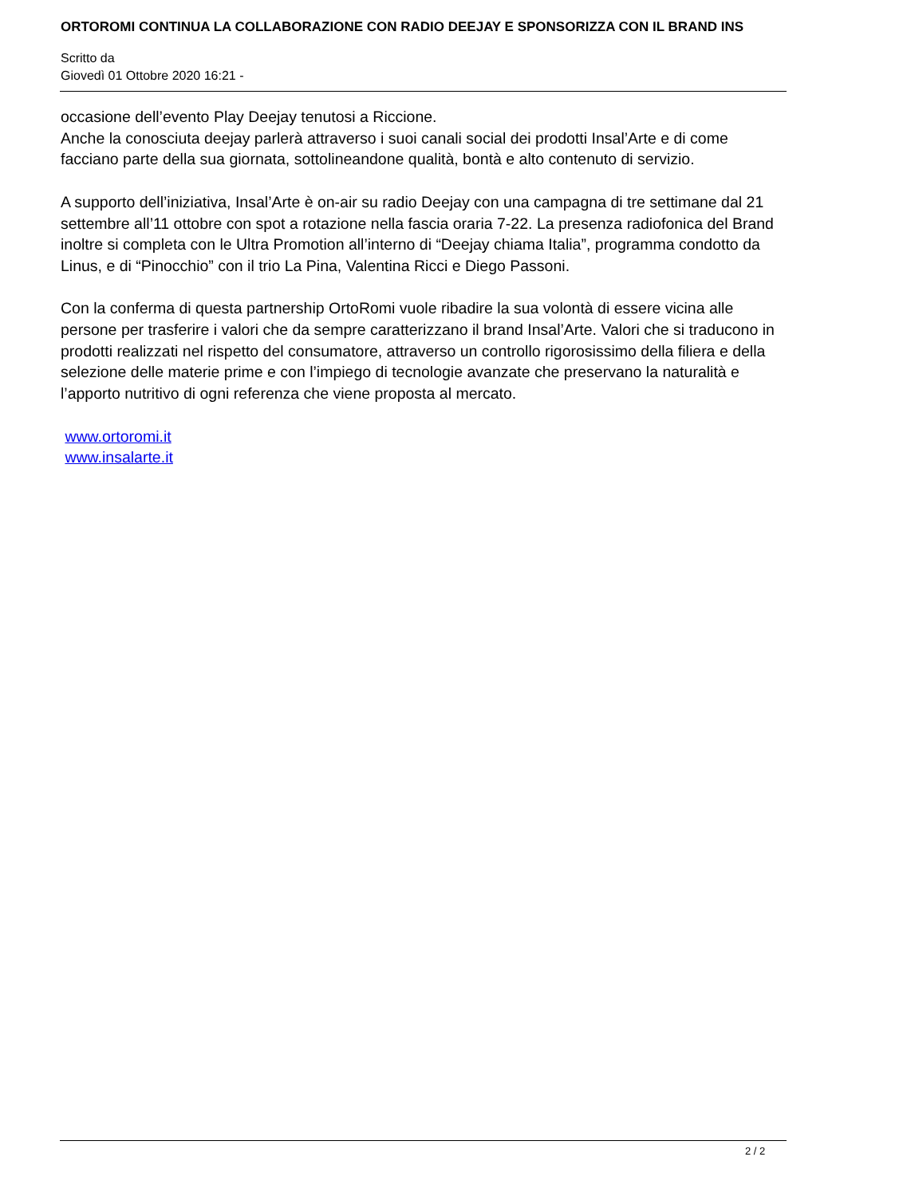ORTOROMI CONTINUA LA COLLABORAZIONE CON RADIO DEEJAY E SPONSORIZZA CON IL BRAND INS
Scritto da
Giovedì 01 Ottobre 2020 16:21 -
occasione dell’evento Play Deejay tenutosi a Riccione.
Anche la conosciuta deejay parlerà attraverso i suoi canali social dei prodotti Insal’Arte e di come facciano parte della sua giornata, sottolineandone qualità, bontà e alto contenuto di servizio.
A supporto dell’iniziativa, Insal’Arte è on-air su radio Deejay con una campagna di tre settimane dal 21 settembre all’11 ottobre con spot a rotazione nella fascia oraria 7-22. La presenza radiofonica del Brand inoltre si completa con le Ultra Promotion all’interno di “Deejay chiama Italia”, programma condotto da Linus, e di “Pinocchio” con il trio La Pina, Valentina Ricci e Diego Passoni.
Con la conferma di questa partnership OrtoRomi vuole ribadire la sua volontà di essere vicina alle persone per trasferire i valori che da sempre caratterizzano il brand Insal’Arte. Valori che si traducono in prodotti realizzati nel rispetto del consumatore, attraverso un controllo rigorosissimo della filiera e della selezione delle materie prime e con l’impiego di tecnologie avanzate che preservano la naturalità e l’apporto nutritivo di ogni referenza che viene proposta al mercato.
www.ortoromi.it
www.insalarte.it
2 / 2